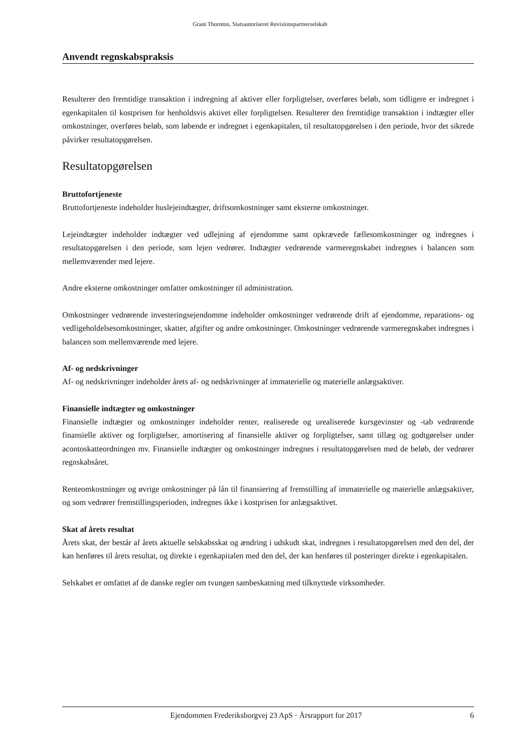Grant Thornton, Statsautoriseret Revisionspartnerselskab
Anvendt regnskabspraksis
Resulterer den fremtidige transaktion i indregning af aktiver eller forpligtelser, overføres beløb, som tidligere er indregnet i egenkapitalen til kostprisen for henholdsvis aktivet eller forpligtelsen. Resulterer den fremtidige transaktion i indtægter eller omkostninger, overføres beløb, som løbende er indregnet i egenkapitalen, til resultatopgørelsen i den periode, hvor det sikrede påvirker resultatopgørelsen.
Resultatopgørelsen
Bruttofortjeneste
Bruttofortjeneste indeholder huslejeindtægter, driftsomkostninger samt eksterne omkostninger.
Lejeindtægter indeholder indtægter ved udlejning af ejendomme samt opkrævede fællesomkostninger og indregnes i resultatopgørelsen i den periode, som lejen vedrører. Indtægter vedrørende varmeregnskabet indregnes i balancen som mellemværender med lejere.
Andre eksterne omkostninger omfatter omkostninger til administration.
Omkostninger vedrørende investeringsejendomme indeholder omkostninger vedrørende drift af ejendomme, reparations- og vedligeholdelsesomkostninger, skatter, afgifter og andre omkostninger. Omkostninger vedrørende varmeregnskabet indregnes i balancen som mellemværende med lejere.
Af- og nedskrivninger
Af- og nedskrivninger indeholder årets af- og nedskrivninger af immaterielle og materielle anlægsaktiver.
Finansielle indtægter og omkostninger
Finansielle indtægter og omkostninger indeholder renter, realiserede og urealiserede kursgevinster og -tab vedrørende finansielle aktiver og forpligtelser, amortisering af finansielle aktiver og forpligtelser, samt tillæg og godtgørelser under acontoskatteordningen mv. Finansielle indtægter og omkostninger indregnes i resultatopgørelsen med de beløb, der vedrører regnskabsåret.
Renteomkostninger og øvrige omkostninger på lån til finansiering af fremstilling af immaterielle og materielle anlægsaktiver, og som vedrører fremstillingsperioden, indregnes ikke i kostprisen for anlægsaktivet.
Skat af årets resultat
Årets skat, der består af årets aktuelle selskabsskat og ændring i udskudt skat, indregnes i resultatopgørelsen med den del, der kan henføres til årets resultat, og direkte i egenkapitalen med den del, der kan henføres til posteringer direkte i egenkapitalen.
Selskabet er omfattet af de danske regler om tvungen sambeskatning med tilknyttede virksomheder.
Ejendommen Frederiksborgvej 23 ApS · Årsrapport for 2017 6